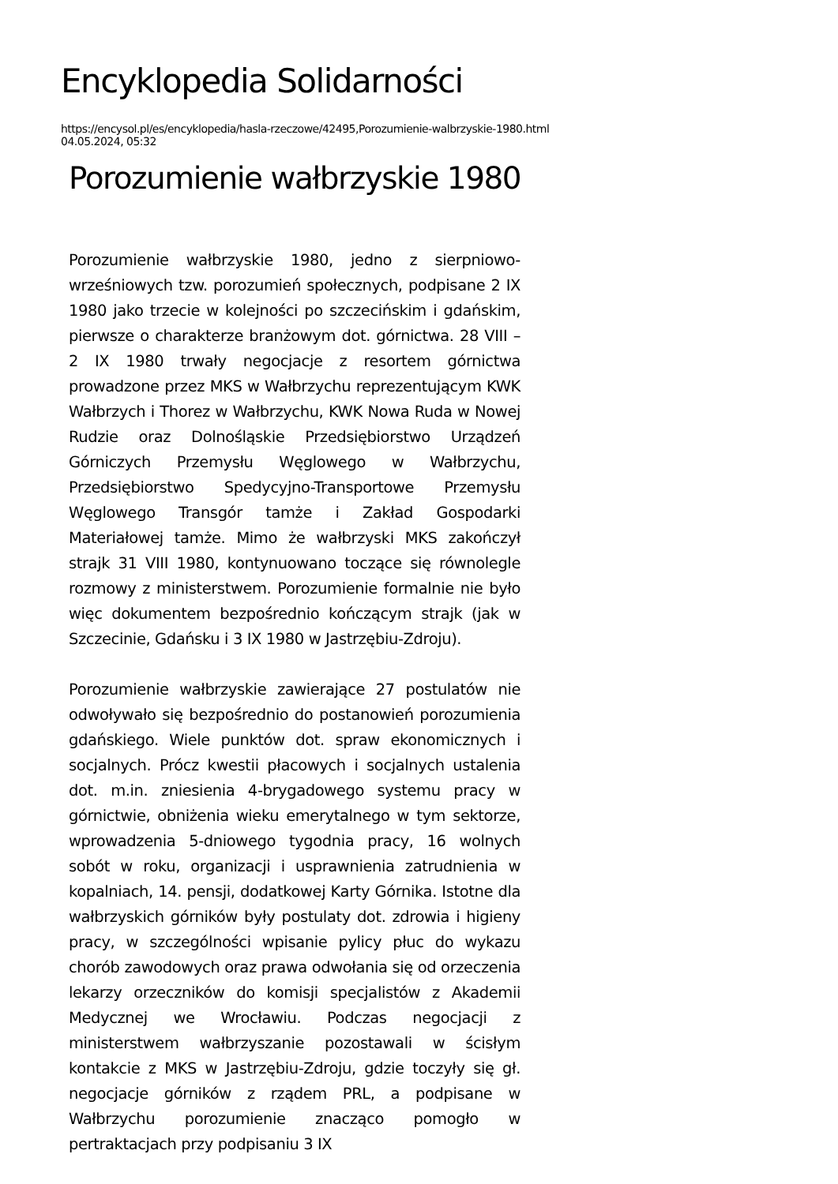Encyklopedia Solidarności
https://encysol.pl/es/encyklopedia/hasla-rzeczowe/42495,Porozumienie-walbrzyskie-1980.html
04.05.2024, 05:32
Porozumienie wałbrzyskie 1980
Porozumienie wałbrzyskie 1980, jedno z sierpniowo-wrześniowych tzw. porozumień społecznych, podpisane 2 IX 1980 jako trzecie w kolejności po szczecińskim i gdańskim, pierwsze o charakterze branżowym dot. górnictwa. 28 VIII – 2 IX 1980 trwały negocjacje z resortem górnictwa prowadzone przez MKS w Wałbrzychu reprezentującym KWK Wałbrzych i Thorez w Wałbrzychu, KWK Nowa Ruda w Nowej Rudzie oraz Dolnośląskie Przedsiębiorstwo Urządzeń Górniczych Przemysłu Węglowego w Wałbrzychu, Przedsiębiorstwo Spedycyjno-Transportowe Przemysłu Węglowego Transgór tamże i Zakład Gospodarki Materiałowej tamże. Mimo że wałbrzyski MKS zakończył strajk 31 VIII 1980, kontynuowano toczące się równolegle rozmowy z ministerstwem. Porozumienie formalnie nie było więc dokumentem bezpośrednio kończącym strajk (jak w Szczecinie, Gdańsku i 3 IX 1980 w Jastrzębiu-Zdroju).
Porozumienie wałbrzyskie zawierające 27 postulatów nie odwoływało się bezpośrednio do postanowień porozumienia gdańskiego. Wiele punktów dot. spraw ekonomicznych i socjalnych. Prócz kwestii płacowych i socjalnych ustalenia dot. m.in. zniesienia 4-brygadowego systemu pracy w górnictwie, obniżenia wieku emerytalnego w tym sektorze, wprowadzenia 5-dniowego tygodnia pracy, 16 wolnych sobót w roku, organizacji i usprawnienia zatrudnienia w kopalniach, 14. pensji, dodatkowej Karty Górnika. Istotne dla wałbrzyskich górników były postulaty dot. zdrowia i higieny pracy, w szczególności wpisanie pylicy płuc do wykazu chorób zawodowych oraz prawa odwołania się od orzeczenia lekarzy orzeczników do komisji specjalistów z Akademii Medycznej we Wrocławiu. Podczas negocjacji z ministerstwem wałbrzyszanie pozostawali w ścisłym kontakcie z MKS w Jastrzębiu-Zdroju, gdzie toczyły się gł. negocjacje górników z rządem PRL, a podpisane w Wałbrzychu porozumienie znacząco pomogło w pertraktacjach przy podpisaniu 3 IX